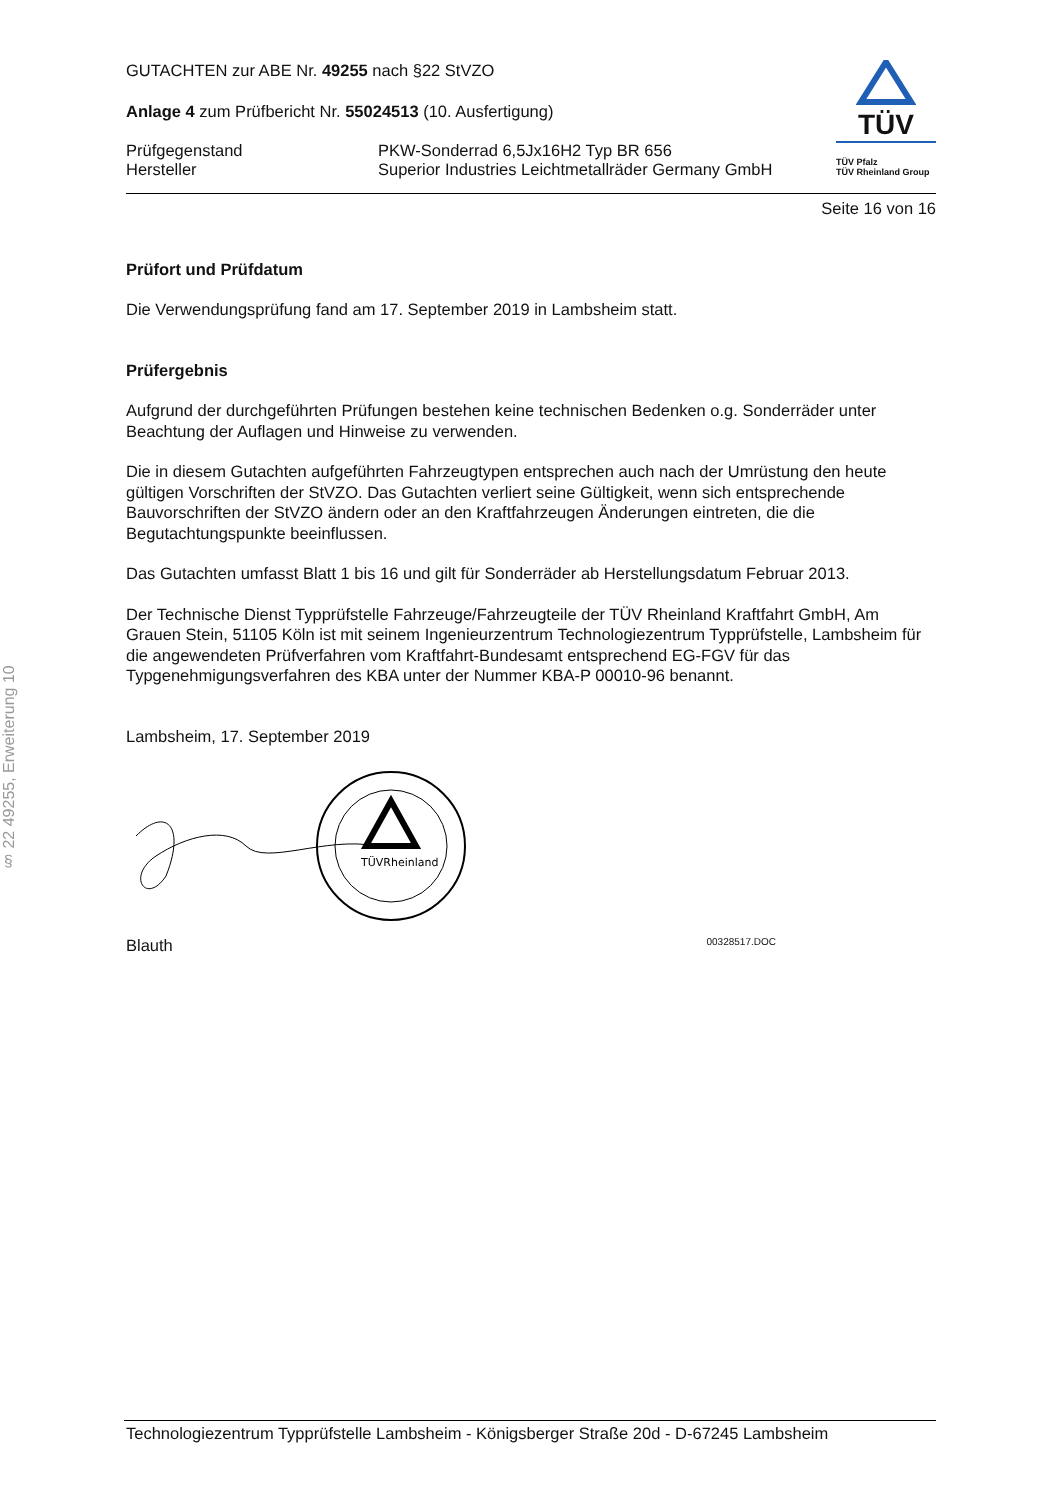§ 22 49255, Erweiterung 10
GUTACHTEN zur ABE Nr. 49255 nach §22 StVZO
Anlage 4 zum Prüfbericht Nr. 55024513 (10. Ausfertigung)
Prüfgegenstand
Hersteller
PKW-Sonderrad 6,5Jx16H2 Typ BR 656
Superior Industries Leichtmetallräder Germany GmbH
TÜV
TÜV Pfalz
TÜV Rheinland Group
Seite 16 von 16
Prüfort und Prüfdatum
Die Verwendungsprüfung fand am 17. September 2019 in Lambsheim statt.
Prüfergebnis
Aufgrund der durchgeführten Prüfungen bestehen keine technischen Bedenken o.g. Sonderräder unter Beachtung der Auflagen und Hinweise zu verwenden.
Die in diesem Gutachten aufgeführten Fahrzeugtypen entsprechen auch nach der Umrüstung den heute gültigen Vorschriften der StVZO. Das Gutachten verliert seine Gültigkeit, wenn sich entsprechende Bauvorschriften der StVZO ändern oder an den Kraftfahrzeugen Änderungen eintreten, die die Begutachtungspunkte beeinflussen.
Das Gutachten umfasst Blatt 1 bis 16 und gilt für Sonderräder ab Herstellungsdatum Februar 2013.
Der Technische Dienst Typprüfstelle Fahrzeuge/Fahrzeugteile der TÜV Rheinland Kraftfahrt GmbH, Am Grauen Stein, 51105 Köln ist mit seinem Ingenieurzentrum Technologiezentrum Typprüfstelle, Lambsheim für die angewendeten Prüfverfahren vom Kraftfahrt-Bundesamt entsprechend EG-FGV für das Typgenehmigungsverfahren des KBA unter der Nummer KBA-P 00010-96 benannt.
Lambsheim, 17. September 2019
TÜVRheinland
Blauth 00328517.DOC
Technologiezentrum Typprüfstelle Lambsheim - Königsberger Straße 20d - D-67245 Lambsheim